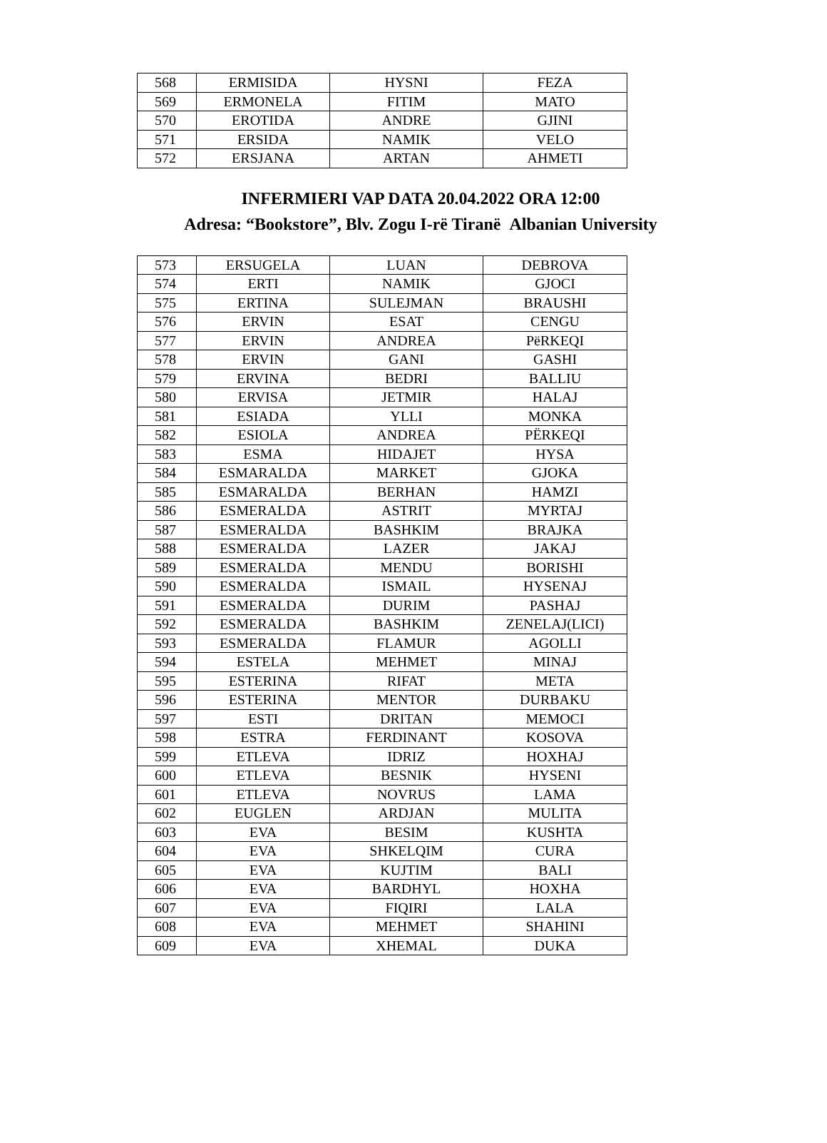| 568 | ERMISIDA | HYSNI | FEZA |
| 569 | ERMONELA | FITIM | MATO |
| 570 | EROTIDA | ANDRE | GJINI |
| 571 | ERSIDA | NAMIK | VELO |
| 572 | ERSJANA | ARTAN | AHMETI |
INFERMIERI VAP DATA 20.04.2022 ORA 12:00
Adresa: “Bookstore”, Blv. Zogu I-rë Tiranë Albanian University
| 573 | ERSUGELA | LUAN | DEBROVA |
| 574 | ERTI | NAMIK | GJOCI |
| 575 | ERTINA | SULEJMAN | BRAUSHI |
| 576 | ERVIN | ESAT | CENGU |
| 577 | ERVIN | ANDREA | PëRKEQI |
| 578 | ERVIN | GANI | GASHI |
| 579 | ERVINA | BEDRI | BALLIU |
| 580 | ERVISA | JETMIR | HALAJ |
| 581 | ESIADA | YLLI | MONKA |
| 582 | ESIOLA | ANDREA | PËRKEQI |
| 583 | ESMA | HIDAJET | HYSA |
| 584 | ESMARALDA | MARKET | GJOKA |
| 585 | ESMARALDA | BERHAN | HAMZI |
| 586 | ESMERALDA | ASTRIT | MYRTAJ |
| 587 | ESMERALDA | BASHKIM | BRAJKA |
| 588 | ESMERALDA | LAZER | JAKAJ |
| 589 | ESMERALDA | MENDU | BORISHI |
| 590 | ESMERALDA | ISMAIL | HYSENAJ |
| 591 | ESMERALDA | DURIM | PASHAJ |
| 592 | ESMERALDA | BASHKIM | ZENELAJ(LICI) |
| 593 | ESMERALDA | FLAMUR | AGOLLI |
| 594 | ESTELA | MEHMET | MINAJ |
| 595 | ESTERINA | RIFAT | META |
| 596 | ESTERINA | MENTOR | DURBAKU |
| 597 | ESTI | DRITAN | MEMOCI |
| 598 | ESTRA | FERDINANT | KOSOVA |
| 599 | ETLEVA | IDRIZ | HOXHAJ |
| 600 | ETLEVA | BESNIK | HYSENI |
| 601 | ETLEVA | NOVRUS | LAMA |
| 602 | EUGLEN | ARDJAN | MULITA |
| 603 | EVA | BESIM | KUSHTA |
| 604 | EVA | SHKELQIM | CURA |
| 605 | EVA | KUJTIM | BALI |
| 606 | EVA | BARDHYL | HOXHA |
| 607 | EVA | FIQIRI | LALA |
| 608 | EVA | MEHMET | SHAHINI |
| 609 | EVA | XHEMAL | DUKA |